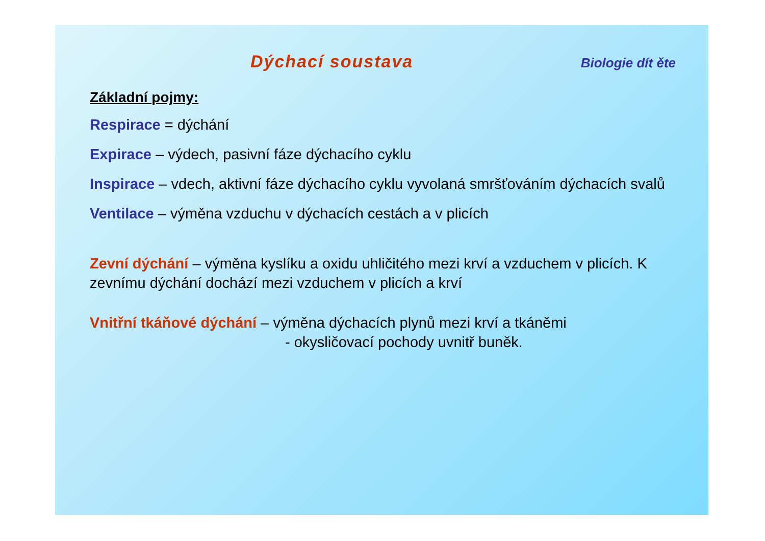Dýchací soustava Biologie dít ěte
Základní pojmy:
Respirace = dýchání
Expirace – výdech, pasivní fáze dýchacího cyklu
Inspirace – vdech, aktivní fáze dýchacího cyklu vyvolaná smršťováním dýchacích svalů
Ventilace – výměna vzduchu v dýchacích cestách a v plicích
Zevní dýchání – výměna kyslíku a oxidu uhličitého mezi krví a vzduchem v plicích. K zevnímu dýchání dochází mezi vzduchem v plicích a krví
Vnitřní tkáňové dýchání – výměna dýchacích plynů mezi krví a tkáněmi
- okysličovací pochody uvnitř buněk.